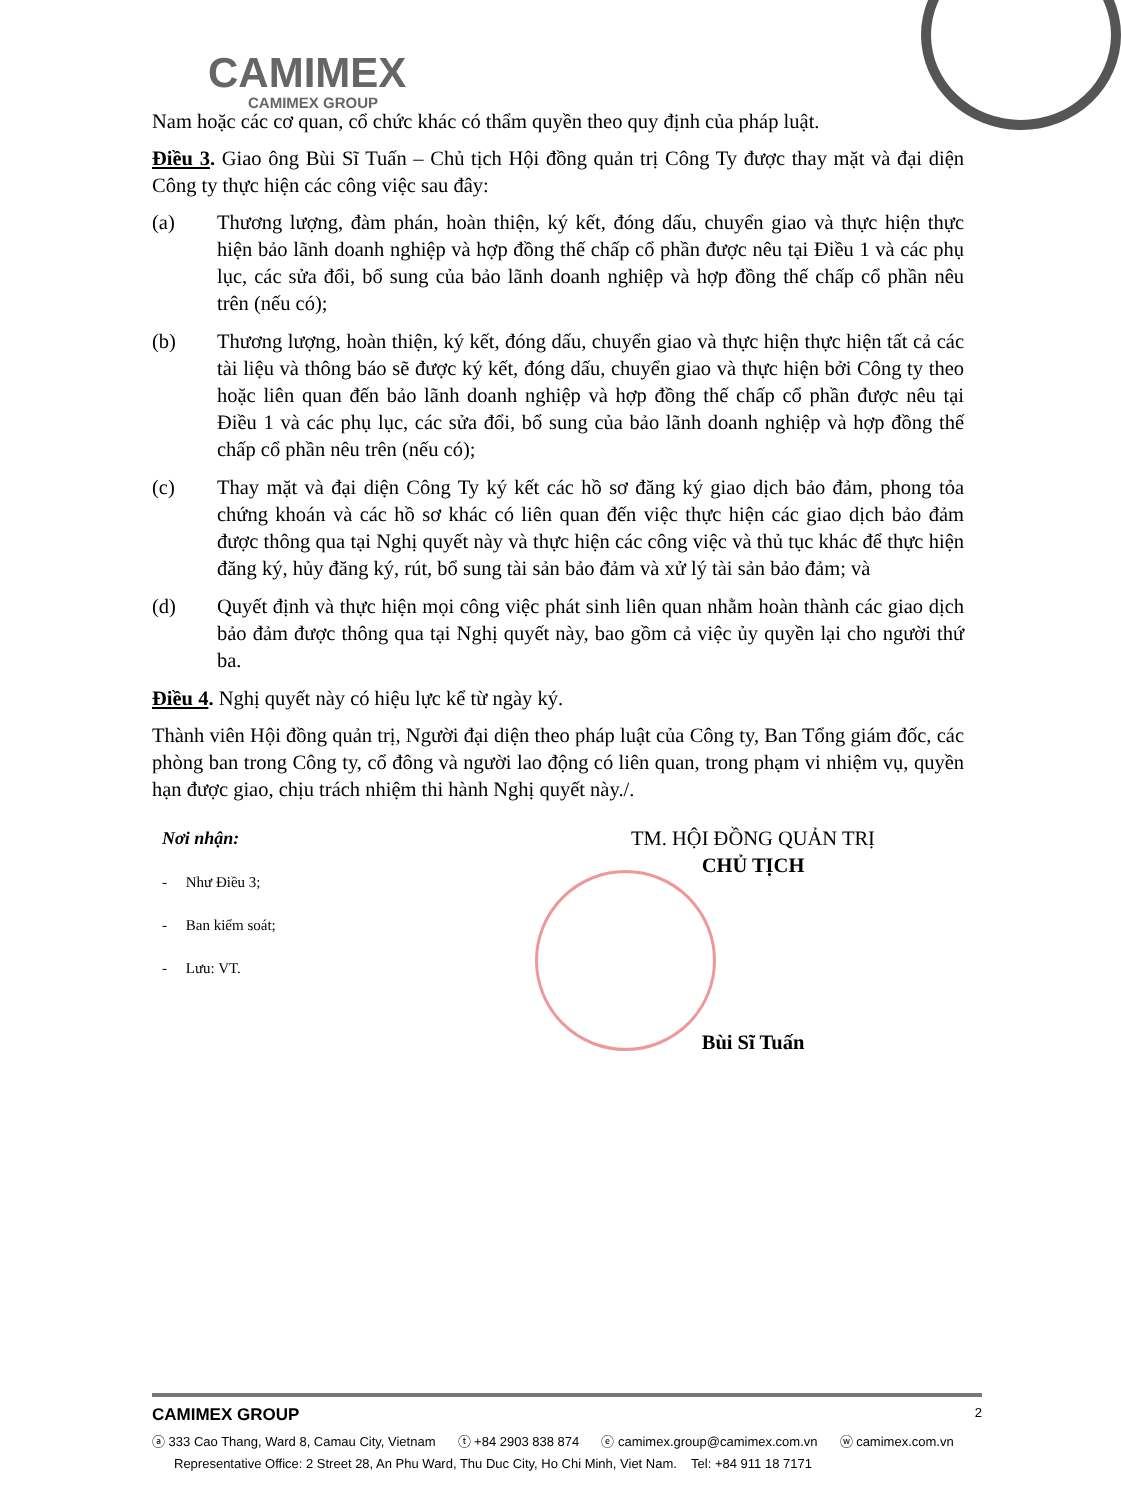CAMIMEX
CAMIMEX GROUP
Nam hoặc các cơ quan, cổ chức khác có thẩm quyền theo quy định của pháp luật.
Điều 3. Giao ông Bùi Sĩ Tuấn – Chủ tịch Hội đồng quản trị Công Ty được thay mặt và đại diện Công ty thực hiện các công việc sau đây:
(a) Thương lượng, đàm phán, hoàn thiện, ký kết, đóng dấu, chuyển giao và thực hiện thực hiện bảo lãnh doanh nghiệp và hợp đồng thế chấp cổ phần được nêu tại Điều 1 và các phụ lục, các sửa đổi, bổ sung của bảo lãnh doanh nghiệp và hợp đồng thế chấp cổ phần nêu trên (nếu có);
(b) Thương lượng, hoàn thiện, ký kết, đóng dấu, chuyển giao và thực hiện thực hiện tất cả các tài liệu và thông báo sẽ được ký kết, đóng dấu, chuyển giao và thực hiện bởi Công ty theo hoặc liên quan đến bảo lãnh doanh nghiệp và hợp đồng thế chấp cổ phần được nêu tại Điều 1 và các phụ lục, các sửa đổi, bổ sung của bảo lãnh doanh nghiệp và hợp đồng thế chấp cổ phần nêu trên (nếu có);
(c) Thay mặt và đại diện Công Ty ký kết các hồ sơ đăng ký giao dịch bảo đảm, phong tỏa chứng khoán và các hồ sơ khác có liên quan đến việc thực hiện các giao dịch bảo đảm được thông qua tại Nghị quyết này và thực hiện các công việc và thủ tục khác để thực hiện đăng ký, hủy đăng ký, rút, bổ sung tài sản bảo đảm và xử lý tài sản bảo đảm; và
(d) Quyết định và thực hiện mọi công việc phát sinh liên quan nhằm hoàn thành các giao dịch bảo đảm được thông qua tại Nghị quyết này, bao gồm cả việc ủy quyền lại cho người thứ ba.
Điều 4. Nghị quyết này có hiệu lực kể từ ngày ký.
Thành viên Hội đồng quản trị, Người đại diện theo pháp luật của Công ty, Ban Tổng giám đốc, các phòng ban trong Công ty, cổ đông và người lao động có liên quan, trong phạm vi nhiệm vụ, quyền hạn được giao, chịu trách nhiệm thi hành Nghị quyết này./.
Nơi nhận:
- Như Điều 3;
- Ban kiểm soát;
- Lưu: VT.
TM. HỘI ĐỒNG QUẢN TRỊ
CHỦ TỊCH
Bùi Sĩ Tuấn
CAMIMEX GROUP 2
ⓐ 333 Cao Thang, Ward 8, Camau City, Vietnam ⓣ +84 2903 838 874 ⓔ camimex.group@camimex.com.vn ⓦ camimex.com.vn
Representative Office: 2 Street 28, An Phu Ward, Thu Duc City, Ho Chi Minh, Viet Nam. Tel: +84 911 18 7171